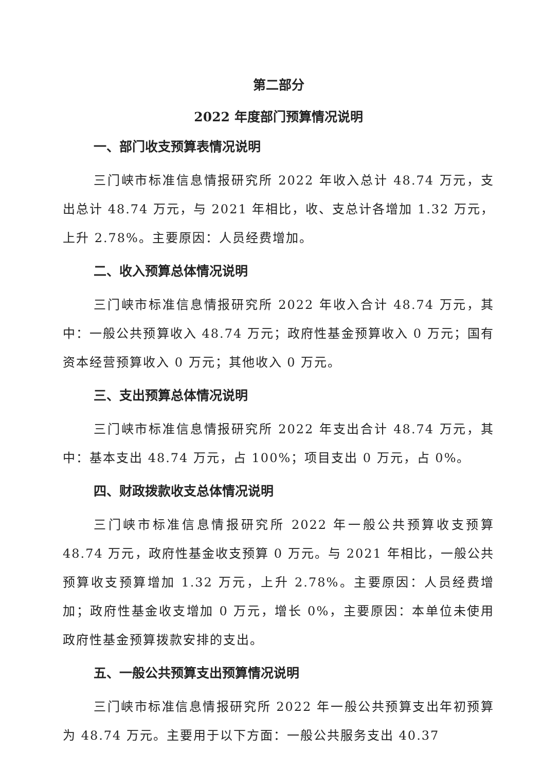第二部分
2022 年度部门预算情况说明
一、部门收支预算表情况说明
三门峡市标准信息情报研究所 2022 年收入总计 48.74 万元，支出总计 48.74 万元，与 2021 年相比，收、支总计各增加 1.32 万元，上升 2.78%。主要原因：人员经费增加。
二、收入预算总体情况说明
三门峡市标准信息情报研究所 2022 年收入合计 48.74 万元，其中：一般公共预算收入 48.74 万元；政府性基金预算收入 0 万元；国有资本经营预算收入 0 万元；其他收入 0 万元。
三、支出预算总体情况说明
三门峡市标准信息情报研究所 2022 年支出合计 48.74 万元，其中：基本支出 48.74 万元，占 100%；项目支出 0 万元，占 0%。
四、财政拨款收支总体情况说明
三门峡市标准信息情报研究所 2022 年一般公共预算收支预算 48.74 万元，政府性基金收支预算 0 万元。与 2021 年相比，一般公共预算收支预算增加 1.32 万元，上升 2.78%。主要原因：人员经费增加；政府性基金收支增加 0 万元，增长 0%，主要原因：本单位未使用政府性基金预算拨款安排的支出。
五、一般公共预算支出预算情况说明
三门峡市标准信息情报研究所 2022 年一般公共预算支出年初预算为 48.74 万元。主要用于以下方面：一般公共服务支出 40.37